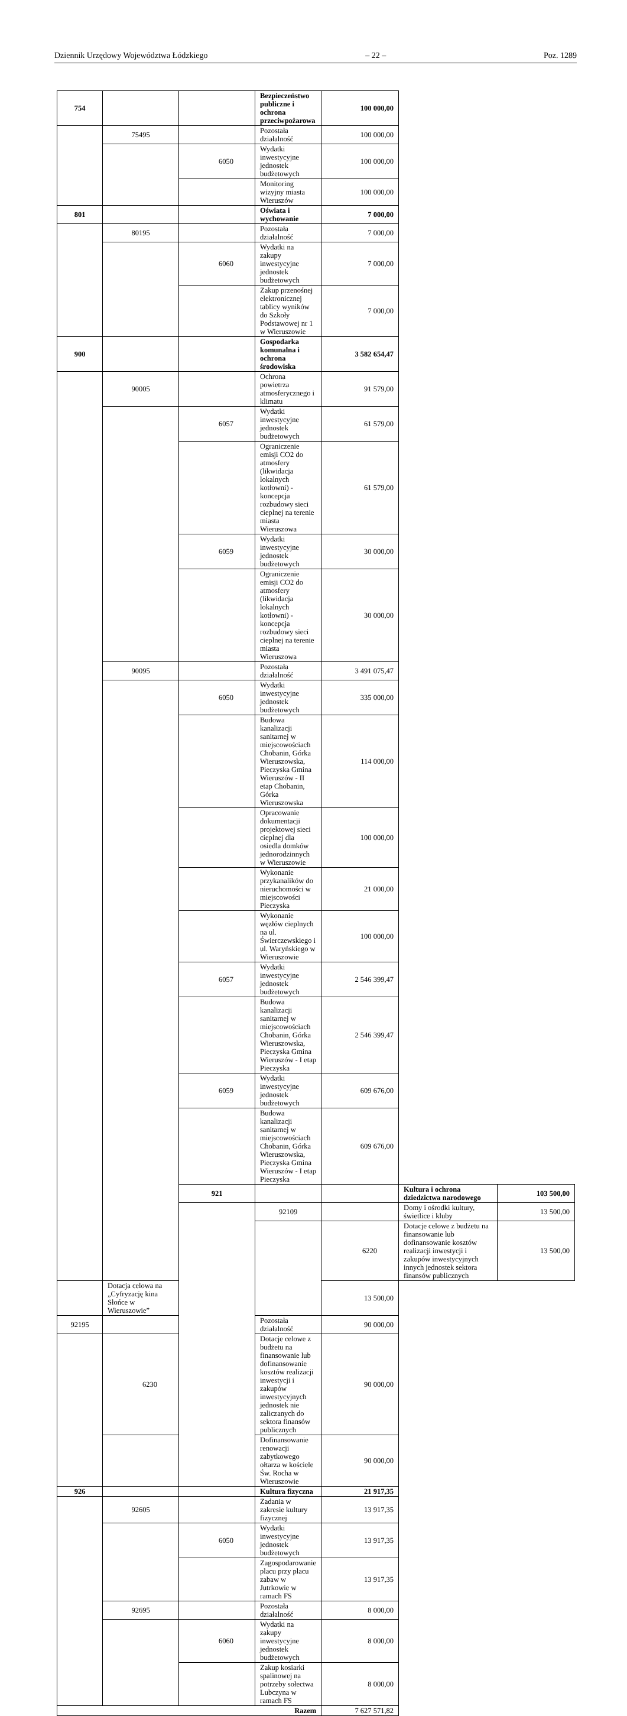Dziennik Urzędowy Województwa Łódzkiego – 22 – Poz. 1289
| 754 | | | Bezpieczeństwo publiczne i ochrona przeciwpożarowa | 100 000,00 | | |
| | 75495 | | Pozostała działalność | 100 000,00 | | |
| | | 6050 | Wydatki inwestycyjne jednostek budżetowych | 100 000,00 | | |
| | | | Monitoring wizyjny miasta Wieruszów | 100 000,00 | | |
| 801 | | | Oświata i wychowanie | 7 000,00 | | |
| | 80195 | | Pozostała działalność | 7 000,00 | | |
| | | 6060 | Wydatki na zakupy inwestycyjne jednostek budżetowych | 7 000,00 | | |
| | | | Zakup przenośnej elektronicznej tablicy wyników do Szkoły Podstawowej nr 1 w Wieruszowie | 7 000,00 | | |
| 900 | | | Gospodarka komunalna i ochrona środowiska | 3 582 654,47 | | |
| | 90005 | | Ochrona powietrza atmosferycznego i klimatu | 91 579,00 | | |
| | | 6057 | Wydatki inwestycyjne jednostek budżetowych | 61 579,00 | | |
| | | | Ograniczenie emisji CO2 do atmosfery (likwidacja lokalnych kotłowni) - koncepcja rozbudowy sieci cieplnej na terenie miasta Wieruszowa | 61 579,00 | | |
| | | 6059 | Wydatki inwestycyjne jednostek budżetowych | 30 000,00 | | |
| | | | Ograniczenie emisji CO2 do atmosfery (likwidacja lokalnych kotłowni) - koncepcja rozbudowy sieci cieplnej na terenie miasta Wieruszowa | 30 000,00 | | |
| | 90095 | | Pozostała działalność | 3 491 075,47 | | |
| | | 6050 | Wydatki inwestycyjne jednostek budżetowych | 335 000,00 | | |
| | | | Budowa kanalizacji sanitarnej w miejscowościach Chobanin, Górka Wieruszowska, Pieczyska Gmina Wieruszów - II etap Chobanin, Górka Wieruszowska | 114 000,00 | | |
| | | | Opracowanie dokumentacji projektowej sieci cieplnej dla osiedla domków jednorodzinnych w Wieruszowie | 100 000,00 | | |
| | | | Wykonanie przykanalików do nieruchomości w miejscowości Pieczyska | 21 000,00 | | |
| | | | Wykonanie węzłów cieplnych na ul. Świerczewskiego i ul. Waryńskiego w Wieruszowie | 100 000,00 | | |
| | | 6057 | Wydatki inwestycyjne jednostek budżetowych | 2 546 399,47 | | |
| | | | Budowa kanalizacji sanitarnej w miejscowościach Chobanin, Górka Wieruszowska, Pieczyska Gmina Wieruszów - I etap Pieczyska | 2 546 399,47 | | |
| | | 6059 | Wydatki inwestycyjne jednostek budżetowych | 609 676,00 | | |
| | | | Budowa kanalizacji sanitarnej w miejscowościach Chobanin, Górka Wieruszowska, Pieczyska Gmina Wieruszów - I etap Pieczyska | 609 676,00 | | |
| | | 921 | | | Kultura i ochrona dziedzictwa narodowego | 103 500,00 |
| | | | 92109 | | Domy i ośrodki kultury, świetlice i kluby | 13 500,00 |
| | | | | 6220 | Dotacje celowe z budżetu na finansowanie lub dofinansowanie kosztów realizacji inwestycji i zakupów inwestycyjnych innych jednostek sektora finansów publicznych | 13 500,00 |
| | Dotacja celowa na „Cyfryzację kina Słońce w Wieruszowie” | | | 13 500,00 | | |
| 92195 | | | Pozostała działalność | 90 000,00 | | |
| | 6230 | | Dotacje celowe z budżetu na finansowanie lub dofinansowanie kosztów realizacji inwestycji i zakupów inwestycyjnych jednostek nie zaliczanych do sektora finansów publicznych | 90 000,00 | | |
| | | | Dofinansowanie renowacji zabytkowego ołtarza w kościele Św. Rocha w Wieruszowie | 90 000,00 | | |
| 926 | | | Kultura fizyczna | 21 917,35 | | |
| | 92605 | | Zadania w zakresie kultury fizycznej | 13 917,35 | | |
| | | 6050 | Wydatki inwestycyjne jednostek budżetowych | 13 917,35 | | |
| | | | Zagospodarowanie placu przy placu zabaw w Jutrkowie w ramach FS | 13 917,35 | | |
| | 92695 | | Pozostała działalność | 8 000,00 | | |
| | | 6060 | Wydatki na zakupy inwestycyjne jednostek budżetowych | 8 000,00 | | |
| | | | Zakup kosiarki spalinowej na potrzeby sołectwa Lubczyna w ramach FS | 8 000,00 | | |
| Razem | | | | 7 627 571,82 | | |